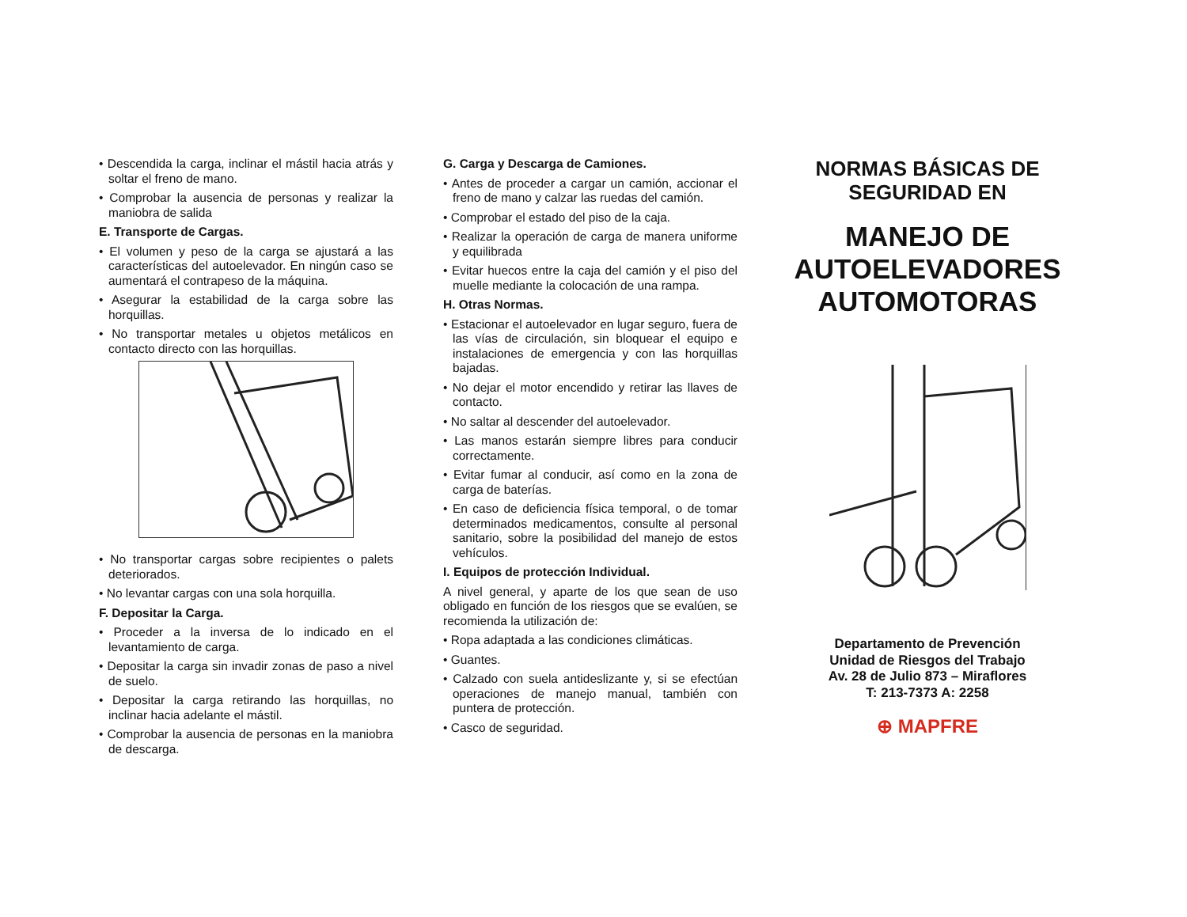• Descendida la carga, inclinar el mástil hacia atrás y soltar el freno de mano.
• Comprobar la ausencia de personas y realizar la maniobra de salida
E. Transporte de Cargas.
• El volumen y peso de la carga se ajustará a las características del autoelevador. En ningún caso se aumentará el contrapeso de la máquina.
• Asegurar la estabilidad de la carga sobre las horquillas.
• No transportar metales u objetos metálicos en contacto directo con las horquillas.
• No transportar cargas sobre recipientes o palets deteriorados.
• No levantar cargas con una sola horquilla.
F. Depositar la Carga.
• Proceder a la inversa de lo indicado en el levantamiento de carga.
• Depositar la carga sin invadir zonas de paso a nivel de suelo.
• Depositar la carga retirando las horquillas, no inclinar hacia adelante el mástil.
• Comprobar la ausencia de personas en la maniobra de descarga.
G. Carga y Descarga de Camiones.
• Antes de proceder a cargar un camión, accionar el freno de mano y calzar las ruedas del camión.
• Comprobar el estado del piso de la caja.
• Realizar la operación de carga de manera uniforme y equilibrada
• Evitar huecos entre la caja del camión y el piso del muelle mediante la colocación de una rampa.
H. Otras Normas.
• Estacionar el autoelevador en lugar seguro, fuera de las vías de circulación, sin bloquear el equipo e instalaciones de emergencia y con las horquillas bajadas.
• No dejar el motor encendido y retirar las llaves de contacto.
• No saltar al descender del autoelevador.
• Las manos estarán siempre libres para conducir correctamente.
• Evitar fumar al conducir, así como en la zona de carga de baterías.
• En caso de deficiencia física temporal, o de tomar determinados medicamentos, consulte al personal sanitario, sobre la posibilidad del manejo de estos vehículos.
I. Equipos de protección Individual.
A nivel general, y aparte de los que sean de uso obligado en función de los riesgos que se evalúen, se recomienda la utilización de:
• Ropa adaptada a las condiciones climáticas.
• Guantes.
• Calzado con suela antideslizante y, si se efectúan operaciones de manejo manual, también con puntera de protección.
• Casco de seguridad.
NORMAS BÁSICAS DE SEGURIDAD EN
MANEJO DE AUTOELEVADORES AUTOMOTORAS
Departamento de Prevención
Unidad de Riesgos del Trabajo
Av. 28 de Julio 873 – Miraflores
T: 213-7373 A: 2258
⊕ MAPFRE